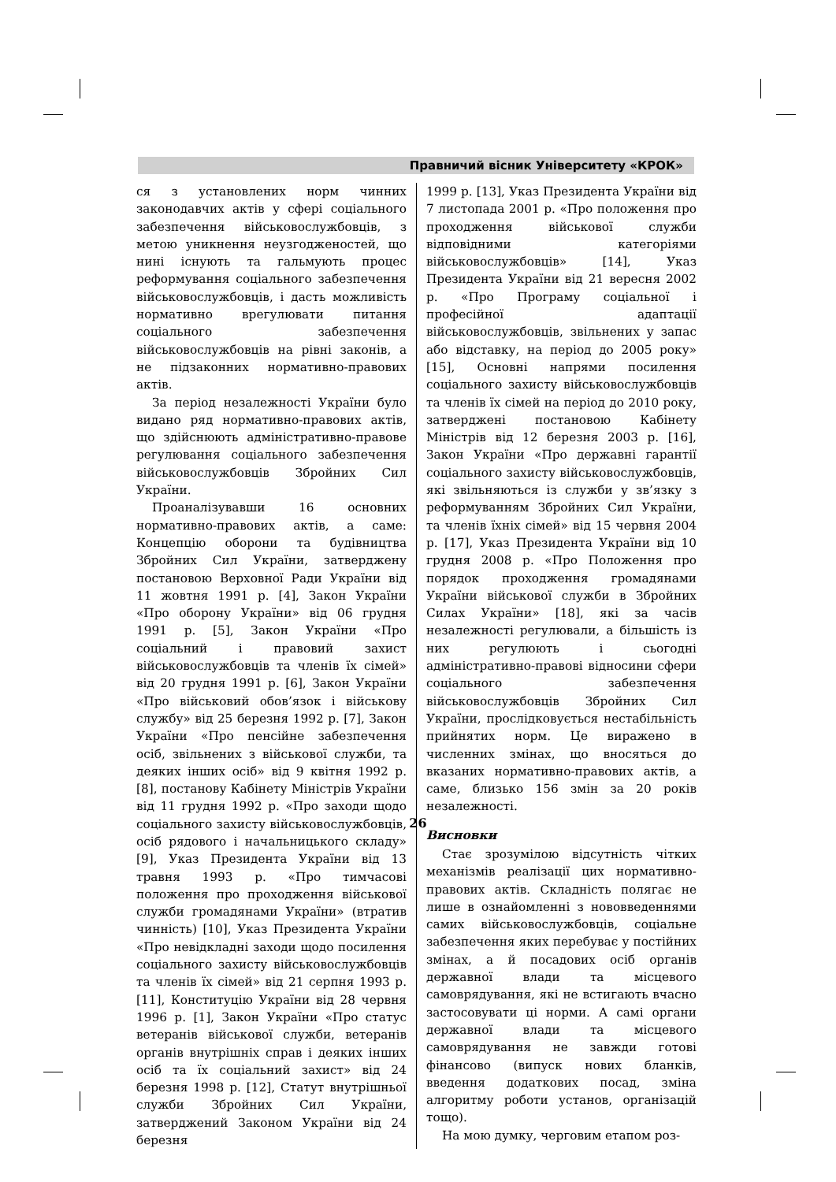Правничий вісник Університету «КРОК»
ся з установлених норм чинних законодавчих актів у сфері соціального забезпечення військовослужбовців, з метою уникнення неузгодженостей, що нині існують та гальмують процес реформування соціального забезпечення військовослужбовців, і дасть можливість нормативно врегулювати питання соціального забезпечення військовослужбовців на рівні законів, а не підзаконних нормативно-правових актів.
За період незалежності України було видано ряд нормативно-правових актів, що здійснюють адміністративно-правове регулювання соціального забезпечення військовослужбовців Збройних Сил України.
Проаналізувавши 16 основних нормативно-правових актів, а саме: Концепцію оборони та будівництва Збройних Сил України, затверджену постановою Верховної Ради України від 11 жовтня 1991 р. [4], Закон України «Про оборону України» від 06 грудня 1991 р. [5], Закон України «Про соціальний і правовий захист військовослужбовців та членів їх сімей» від 20 грудня 1991 р. [6], Закон України «Про військовий обов’язок і військову службу» від 25 березня 1992 р. [7], Закон України «Про пенсійне забезпечення осіб, звільнених з військової служби, та деяких інших осіб» від 9 квітня 1992 р. [8], постанову Кабінету Міністрів України від 11 грудня 1992 р. «Про заходи щодо соціального захисту військовослужбовців, осіб рядового і начальницького складу» [9], Указ Президента України від 13 травня 1993 р. «Про тимчасові положення про проходження військової служби громадянами України» (втратив чинність) [10], Указ Президента України «Про невідкладні заходи щодо посилення соціального захисту військовослужбовців та членів їх сімей» від 21 серпня 1993 р. [11], Конституцію України від 28 червня 1996 р. [1], Закон України «Про статус ветеранів військової служби, ветеранів органів внутрішніх справ і деяких інших осіб та їх соціальний захист» від 24 березня 1998 р. [12], Статут внутрішньої служби Збройних Сил України, затверджений Законом України від 24 березня
1999 р. [13], Указ Президента України від 7 листопада 2001 р. «Про положення про проходження військової служби відповідними категоріями військовослужбовців» [14], Указ Президента України від 21 вересня 2002 р. «Про Програму соціальної і професійної адаптації військовослужбовців, звільнених у запас або відставку, на період до 2005 року» [15], Основні напрями посилення соціального захисту військовослужбовців та членів їх сімей на період до 2010 року, затверджені постановою Кабінету Міністрів від 12 березня 2003 р. [16], Закон України «Про державні гарантії соціального захисту військовослужбовців, які звільняються із служби у зв’язку з реформуванням Збройних Сил України, та членів їхніх сімей» від 15 червня 2004 р. [17], Указ Президента України від 10 грудня 2008 р. «Про Положення про порядок проходження громадянами України військової служби в Збройних Силах України» [18], які за часів незалежності регулювали, а більшість із них регулюють і сьогодні адміністративно-правові відносини сфери соціального забезпечення військовослужбовців Збройних Сил України, прослідковується нестабільність прийнятих норм. Це виражено в численних змінах, що вносяться до вказаних нормативно-правових актів, а саме, близько 156 змін за 20 років незалежності.
Висновки
Стає зрозумілою відсутність чітких механізмів реалізації цих нормативно-правових актів. Складність полягає не лише в ознайомленні з нововведеннями самих військовослужбовців, соціальне забезпечення яких перебуває у постійних змінах, а й посадових осіб органів державної влади та місцевого самоврядування, які не встигають вчасно застосовувати ці норми. А самі органи державної влади та місцевого самоврядування не завжди готові фінансово (випуск нових бланків, введення додаткових посад, зміна алгоритму роботи установ, організацій тощо).
На мою думку, черговим етапом роз-
26